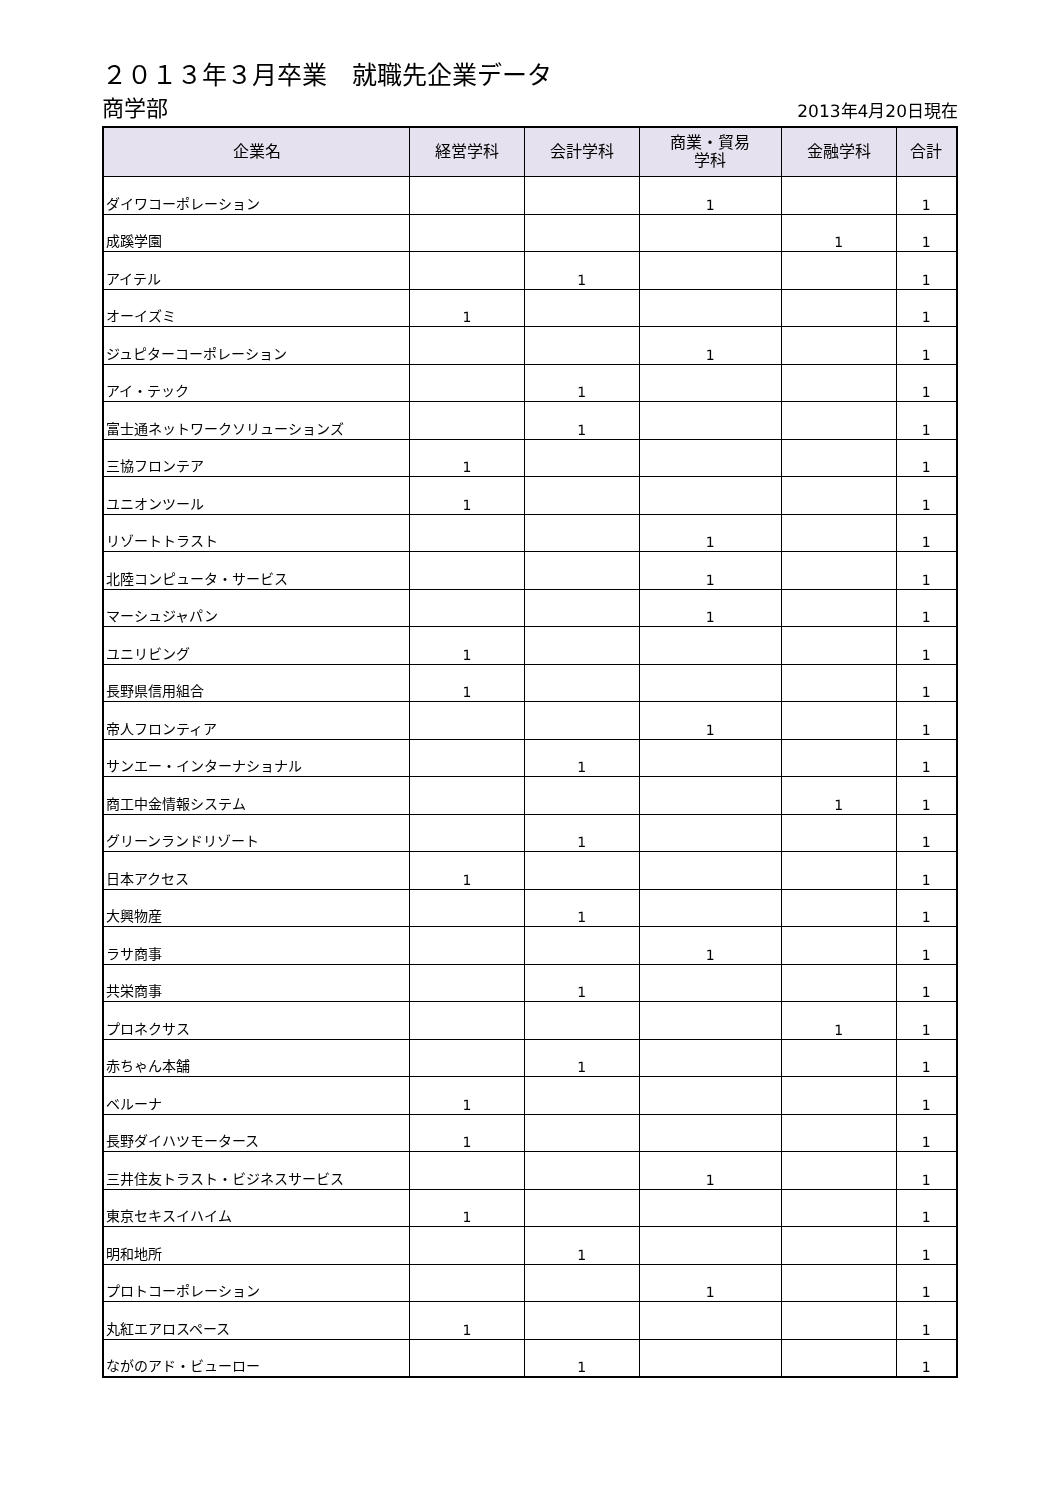２０１３年３月卒業　就職先企業データ
商学部 2013年4月20日現在
| 企業名 | 経営学科 | 会計学科 | 商業・貿易 学科 | 金融学科 | 合計 |
| --- | --- | --- | --- | --- | --- |
| ダイワコーポレーション | | | 1 | | 1 |
| 成蹊学園 | | | | 1 | 1 |
| アイテル | | 1 | | | 1 |
| オーイズミ | 1 | | | | 1 |
| ジュピターコーポレーション | | | 1 | | 1 |
| アイ・テック | | 1 | | | 1 |
| 富士通ネットワークソリューションズ | | 1 | | | 1 |
| 三協フロンテア | 1 | | | | 1 |
| ユニオンツール | 1 | | | | 1 |
| リゾートトラスト | | | 1 | | 1 |
| 北陸コンピュータ・サービス | | | 1 | | 1 |
| マーシュジャパン | | | 1 | | 1 |
| ユニリビング | 1 | | | | 1 |
| 長野県信用組合 | 1 | | | | 1 |
| 帝人フロンティア | | | 1 | | 1 |
| サンエー・インターナショナル | | 1 | | | 1 |
| 商工中金情報システム | | | | 1 | 1 |
| グリーンランドリゾート | | 1 | | | 1 |
| 日本アクセス | 1 | | | | 1 |
| 大興物産 | | 1 | | | 1 |
| ラサ商事 | | | 1 | | 1 |
| 共栄商事 | | 1 | | | 1 |
| プロネクサス | | | | 1 | 1 |
| 赤ちゃん本舗 | | 1 | | | 1 |
| ベルーナ | 1 | | | | 1 |
| 長野ダイハツモータース | 1 | | | | 1 |
| 三井住友トラスト・ビジネスサービス | | | 1 | | 1 |
| 東京セキスイハイム | 1 | | | | 1 |
| 明和地所 | | 1 | | | 1 |
| プロトコーポレーション | | | 1 | | 1 |
| 丸紅エアロスペース | 1 | | | | 1 |
| ながのアド・ビューロー | | 1 | | | 1 |